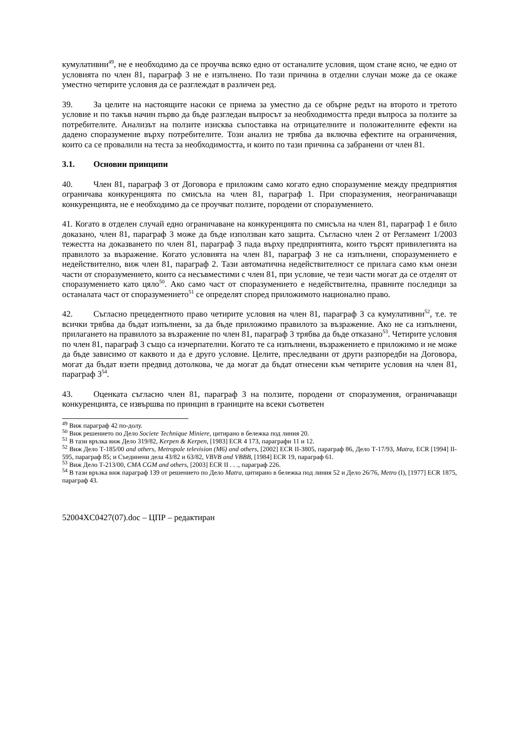кумулативни<sup>49</sup>, не е необходимо да се проучва всяко едно от останалите условия, щом стане ясно, че едно от условията по член 81, параграф 3 не е изпълнено. По тази причина в отделни случаи може да се окаже уместно четирите условия да се разглеждат в различен ред.
39. За целите на настоящите насоки се приема за уместно да се обърне редът на второто и третото условие и по такъв начин първо да бъде разгледан въпросът за необходимостта преди въпроса за ползите за потребителите. Анализът на ползите изисква съпоставка на отрицателните и положителните ефекти на дадено споразумение върху потребителите. Този анализ не трябва да включва ефектите на ограничения, които са се провалили на теста за необходимостта, и които по тази причина са забранени от член 81.
3.1. Основни принципи
40. Член 81, параграф 3 от Договора е приложим само когато едно споразумение между предприятия ограничава конкуренцията по смисъла на член 81, параграф 1. При споразумения, неограничаващи конкуренцията, не е необходимо да се проучват ползите, породени от споразумението.
41. Когато в отделен случай едно ограничаване на конкуренцията по смисъла на член 81, параграф 1 е било доказано, член 81, параграф 3 може да бъде използван като защита. Съгласно член 2 от Регламент 1/2003 тежестта на доказването по член 81, параграф 3 пада върху предприятията, които търсят привилегията на правилото за възражение. Когато условията на член 81, параграф 3 не са изпълнени, споразумението е недействително, виж член 81, параграф 2. Тази автоматична недействителност се прилага само към онези части от споразумението, които са несъвместими с член 81, при условие, че тези части могат да се отделят от споразумението като цяло<sup>50</sup>. Ако само част от споразумението е недействителна, правните последици за останалата част от споразумението<sup>51</sup> се определят според приложимото национално право.
42. Съгласно прецедентното право четирите условия на член 81, параграф 3 са кумулативни<sup>52</sup>, т.е. те всички трябва да бъдат изпълнени, за да бъде приложимо правилото за възражение. Ако не са изпълнени, прилагането на правилото за възражение по член 81, параграф 3 трябва да бъде отказано<sup>53</sup>. Четирите условия по член 81, параграф 3 също са изчерпателни. Когато те са изпълнени, възражението е приложимо и не може да бъде зависимо от каквото и да е друго условие. Целите, преследвани от други разпоредби на Договора, могат да бъдат взети предвид дотолкова, че да могат да бъдат отнесени към четирите условия на член 81, параграф 3<sup>54</sup>.
43. Оценката съгласно член 81, параграф 3 на ползите, породени от споразумения, ограничаващи конкуренцията, се извършва по принцип в границите на всеки съответен
<sup>49</sup> Виж параграф 42 по-долу.
<sup>50</sup> Виж решението по Дело Societe Technique Miniere, цитирано в бележка под линия 20.
<sup>51</sup> В тази връзка виж Дело 319/82, Kerpen & Kerpen, [1983] ECR 4 173, параграфи 11 и 12.
<sup>52</sup> Виж Дело Т-185/00 and others, Metropole television (M6) and others, [2002] ECR II-3805, параграф 86, Дело Т-17/93, Matra, ECR [1994] II-595, параграф 85; и Съединени дела 43/82 и 63/82, VBVB and VBBB, [1984] ECR 19, параграф 61.
<sup>53</sup> Виж Дело Т-213/00, CMA CGM and others, [2003] ECR II . . ., параграф 226.
<sup>54</sup> В тази връзка виж параграф 139 от решението по Дело Matra, цитирано в бележка под линия 52 и Дело 26/76, Metro (I), [1977] ECR 1875, параграф 43.
52004XC0427(07).doc – ЦПР – редактиран